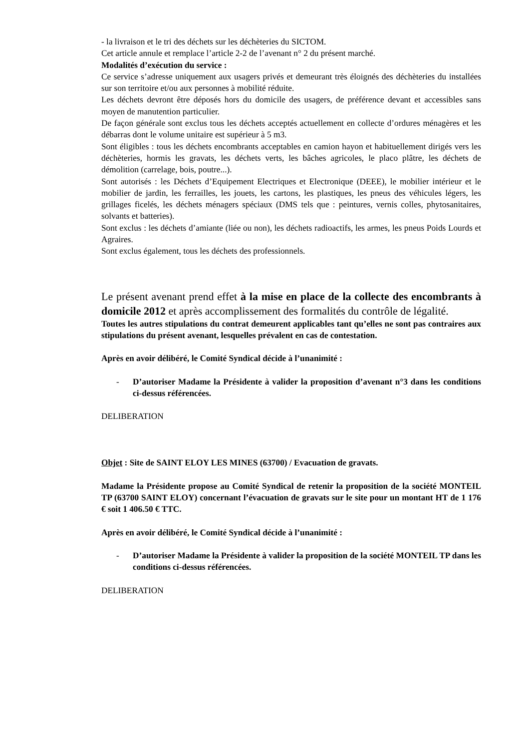- la livraison et le tri des déchets sur les déchèteries du SICTOM.
Cet article annule et remplace l’article 2-2 de l’avenant n° 2 du présent marché.
Modalités d’exécution du service :
Ce service s’adresse uniquement aux usagers privés et demeurant très éloignés des déchèteries du installées sur son territoire et/ou aux personnes à mobilité réduite.
Les déchets devront être déposés hors du domicile des usagers, de préférence devant et accessibles sans moyen de manutention particulier.
De façon générale sont exclus tous les déchets acceptés actuellement en collecte d’ordures ménagères et les débarras dont le volume unitaire est supérieur à 5 m3.
Sont éligibles : tous les déchets encombrants acceptables en camion hayon et habituellement dirigés vers les déchèteries, hormis les gravats, les déchets verts, les bâches agricoles, le placo plâtre, les déchets de démolition (carrelage, bois, poutre...).
Sont autorisés : les Déchets d’Equipement Electriques et Electronique (DEEE), le mobilier intérieur et le mobilier de jardin, les ferrailles, les jouets, les cartons, les plastiques, les pneus des véhicules légers, les grillages ficelés, les déchets ménagers spéciaux (DMS tels que : peintures, vernis colles, phytosanitaires, solvants et batteries).
Sont exclus : les déchets d’amiante (liée ou non), les déchets radioactifs, les armes, les pneus Poids Lourds et Agraires.
Sont exclus également, tous les déchets des professionnels.
Le présent avenant prend effet à la mise en place de la collecte des encombrants à domicile 2012 et après accomplissement des formalités du contrôle de légalité.
Toutes les autres stipulations du contrat demeurent applicables tant qu’elles ne sont pas contraires aux stipulations du présent avenant, lesquelles prévalent en cas de contestation.
Après en avoir délibéré, le Comité Syndical décide à l’unanimité :
- D’autoriser Madame la Présidente à valider la proposition d’avenant n°3 dans les conditions ci-dessus référencées.
DELIBERATION
Objet : Site de SAINT ELOY LES MINES (63700) / Evacuation de gravats.
Madame la Présidente propose au Comité Syndical de retenir la proposition de la société MONTEIL TP (63700 SAINT ELOY) concernant l’évacuation de gravats sur le site pour un montant HT de 1 176 € soit 1 406.50 € TTC.
Après en avoir délibéré, le Comité Syndical décide à l’unanimité :
- D’autoriser Madame la Présidente à valider la proposition de la société MONTEIL TP dans les conditions ci-dessus référencées.
DELIBERATION